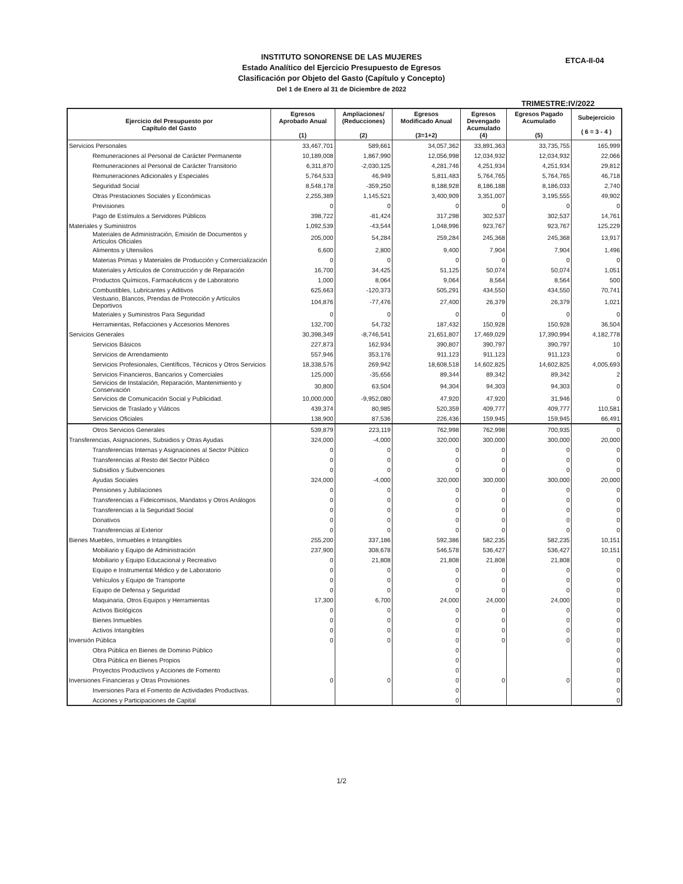INSTITUTO SONORENSE DE LAS MUJERES
Estado Analítico del Ejercicio Presupuesto de Egresos
Clasificación por Objeto del Gasto (Capítulo y Concepto)
Del 1 de Enero al 31 de Diciembre de 2022
ETCA-II-04
TRIMESTRE:IV/2022
| Ejercicio del Presupuesto por Capítulo del Gasto | Egresos Aprobado Anual (1) | Ampliaciones/ (Reducciones) (2) | Egresos Modificado Anual (3=1+2) | Egresos Devengado Acumulado (4) | Egresos Pagado Acumulado (5) | Subejercicio ( 6 = 3 - 4 ) |
| --- | --- | --- | --- | --- | --- | --- |
| Servicios Personales | 33,467,701 | 589,661 | 34,057,362 | 33,891,363 | 33,735,755 | 165,999 |
| Remuneraciones al Personal de Carácter Permanente | 10,189,008 | 1,867,990 | 12,056,998 | 12,034,932 | 12,034,932 | 22,066 |
| Remuneraciones al Personal de Carácter Transitorio | 6,311,870 | -2,030,125 | 4,281,746 | 4,251,934 | 4,251,934 | 29,812 |
| Remuneraciones Adicionales y Especiales | 5,764,533 | 46,949 | 5,811,483 | 5,764,765 | 5,764,765 | 46,718 |
| Seguridad Social | 8,548,178 | -359,250 | 8,188,928 | 8,186,188 | 8,186,033 | 2,740 |
| Otras Prestaciones Sociales y Económicas | 2,255,389 | 1,145,521 | 3,400,909 | 3,351,007 | 3,195,555 | 49,902 |
| Previsiones | 0 | 0 | 0 | 0 | 0 | 0 |
| Pago de Estímulos a Servidores Públicos | 398,722 | -81,424 | 317,298 | 302,537 | 302,537 | 14,761 |
| Materiales y Suministros | 1,092,539 | -43,544 | 1,048,996 | 923,767 | 923,767 | 125,229 |
| Materiales de Administración, Emisión de Documentos y Artículos Oficiales | 205,000 | 54,284 | 259,284 | 245,368 | 245,368 | 13,917 |
| Alimentos y Utensilios | 6,600 | 2,800 | 9,400 | 7,904 | 7,904 | 1,496 |
| Materias Primas y Materiales de Producción y Comercialización | 0 | 0 | 0 | 0 | 0 | 0 |
| Materiales y Artículos de Construcción y de Reparación | 16,700 | 34,425 | 51,125 | 50,074 | 50,074 | 1,051 |
| Productos Químicos, Farmacéuticos y de Laboratorio | 1,000 | 8,064 | 9,064 | 8,564 | 8,564 | 500 |
| Combustibles, Lubricantes y Aditivos | 625,663 | -120,373 | 505,291 | 434,550 | 434,550 | 70,741 |
| Vestuario, Blancos, Prendas de Protección y Artículos Deportivos | 104,876 | -77,476 | 27,400 | 26,379 | 26,379 | 1,021 |
| Materiales y Suministros Para Seguridad | 0 | 0 | 0 | 0 | 0 | 0 |
| Herramientas, Refacciones y Accesorios Menores | 132,700 | 54,732 | 187,432 | 150,928 | 150,928 | 36,504 |
| Servicios Generales | 30,398,349 | -8,746,541 | 21,651,807 | 17,469,029 | 17,390,994 | 4,182,778 |
| Servicios Básicos | 227,873 | 162,934 | 390,807 | 390,797 | 390,797 | 10 |
| Servicios de Arrendamiento | 557,946 | 353,176 | 911,123 | 911,123 | 911,123 | 0 |
| Servicios Profesionales, Científicos, Técnicos y Otros Servicios | 18,338,576 | 269,942 | 18,608,518 | 14,602,825 | 14,602,825 | 4,005,693 |
| Servicios Financieros, Bancarios y Comerciales | 125,000 | -35,656 | 89,344 | 89,342 | 89,342 | 2 |
| Servicios de Instalación, Reparación, Mantenimiento y Conservación | 30,800 | 63,504 | 94,304 | 94,303 | 94,303 | 0 |
| Servicios de Comunicación Social y Publicidad. | 10,000,000 | -9,952,080 | 47,920 | 47,920 | 31,946 | 0 |
| Servicios de Traslado y Viáticos | 439,374 | 80,985 | 520,359 | 409,777 | 409,777 | 110,581 |
| Servicios Oficiales | 138,900 | 87,536 | 226,436 | 159,945 | 159,945 | 66,491 |
| Otros Servicios Generales | 539,879 | 223,119 | 762,998 | 762,998 | 700,935 | 0 |
| Transferencias, Asignaciones, Subsidios y Otras Ayudas | 324,000 | -4,000 | 320,000 | 300,000 | 300,000 | 20,000 |
| Transferencias Internas y Asignaciones al Sector Público | 0 | 0 | 0 | 0 | 0 | 0 |
| Transferencias al Resto del Sector Público | 0 | 0 | 0 | 0 | 0 | 0 |
| Subsidios y Subvenciones | 0 | 0 | 0 | 0 | 0 | 0 |
| Ayudas Sociales | 324,000 | -4,000 | 320,000 | 300,000 | 300,000 | 20,000 |
| Pensiones y Jubilaciones | 0 | 0 | 0 | 0 | 0 | 0 |
| Transferencias a Fideicomisos, Mandatos y Otros Análogos | 0 | 0 | 0 | 0 | 0 | 0 |
| Transferencias a la Seguridad Social | 0 | 0 | 0 | 0 | 0 | 0 |
| Donativos | 0 | 0 | 0 | 0 | 0 | 0 |
| Transferencias al Exterior | 0 | 0 | 0 | 0 | 0 | 0 |
| Bienes Muebles, Inmuebles e Intangibles | 255,200 | 337,186 | 592,386 | 582,235 | 582,235 | 10,151 |
| Mobiliario y Equipo de Administración | 237,900 | 308,678 | 546,578 | 536,427 | 536,427 | 10,151 |
| Mobiliario y Equipo Educacional y Recreativo | 0 | 21,808 | 21,808 | 21,808 | 21,808 | 0 |
| Equipo e Instrumental Médico y de Laboratorio | 0 | 0 | 0 | 0 | 0 | 0 |
| Vehículos y Equipo de Transporte | 0 | 0 | 0 | 0 | 0 | 0 |
| Equipo de Defensa y Seguridad | 0 | 0 | 0 | 0 | 0 | 0 |
| Maquinaria, Otros Equipos y Herramientas | 17,300 | 6,700 | 24,000 | 24,000 | 24,000 | 0 |
| Activos Biológicos | 0 | 0 | 0 | 0 | 0 | 0 |
| Bienes Inmuebles | 0 | 0 | 0 | 0 | 0 | 0 |
| Activos Intangibles | 0 | 0 | 0 | 0 | 0 | 0 |
| Inversión Pública | 0 | 0 | 0 | 0 | 0 | 0 |
| Obra Pública en Bienes de Dominio Público | | | 0 | | | 0 |
| Obra Pública en Bienes Propios | | | 0 | | | 0 |
| Proyectos Productivos y Acciones de Fomento | | | 0 | | | 0 |
| Inversiones Financieras y Otras Provisiones | 0 | 0 | 0 | 0 | 0 | 0 |
| Inversiones Para el Fomento de Actividades Productivas. | | | 0 | | | 0 |
| Acciones y Participaciones de Capital | | | 0 | | | 0 |
1/2